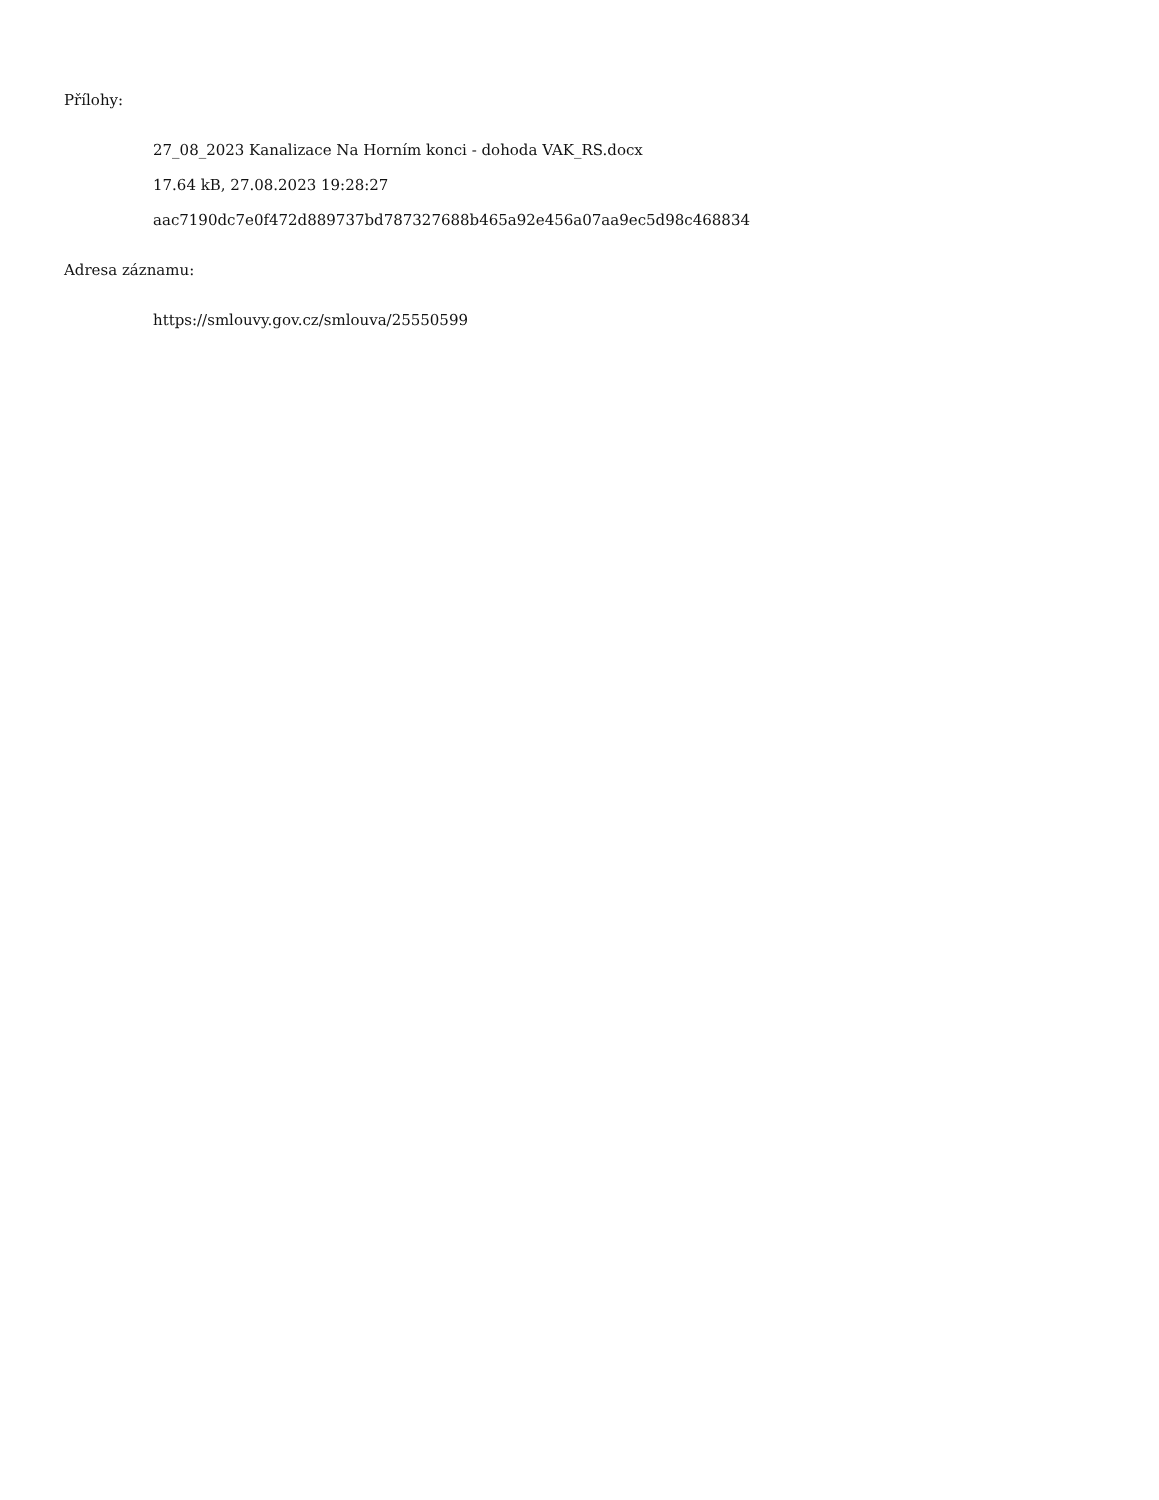Přílohy:
27_08_2023 Kanalizace Na Horním konci - dohoda VAK_RS.docx
17.64 kB, 27.08.2023 19:28:27
aac7190dc7e0f472d889737bd787327688b465a92e456a07aa9ec5d98c468834
Adresa záznamu:
https://smlouvy.gov.cz/smlouva/25550599